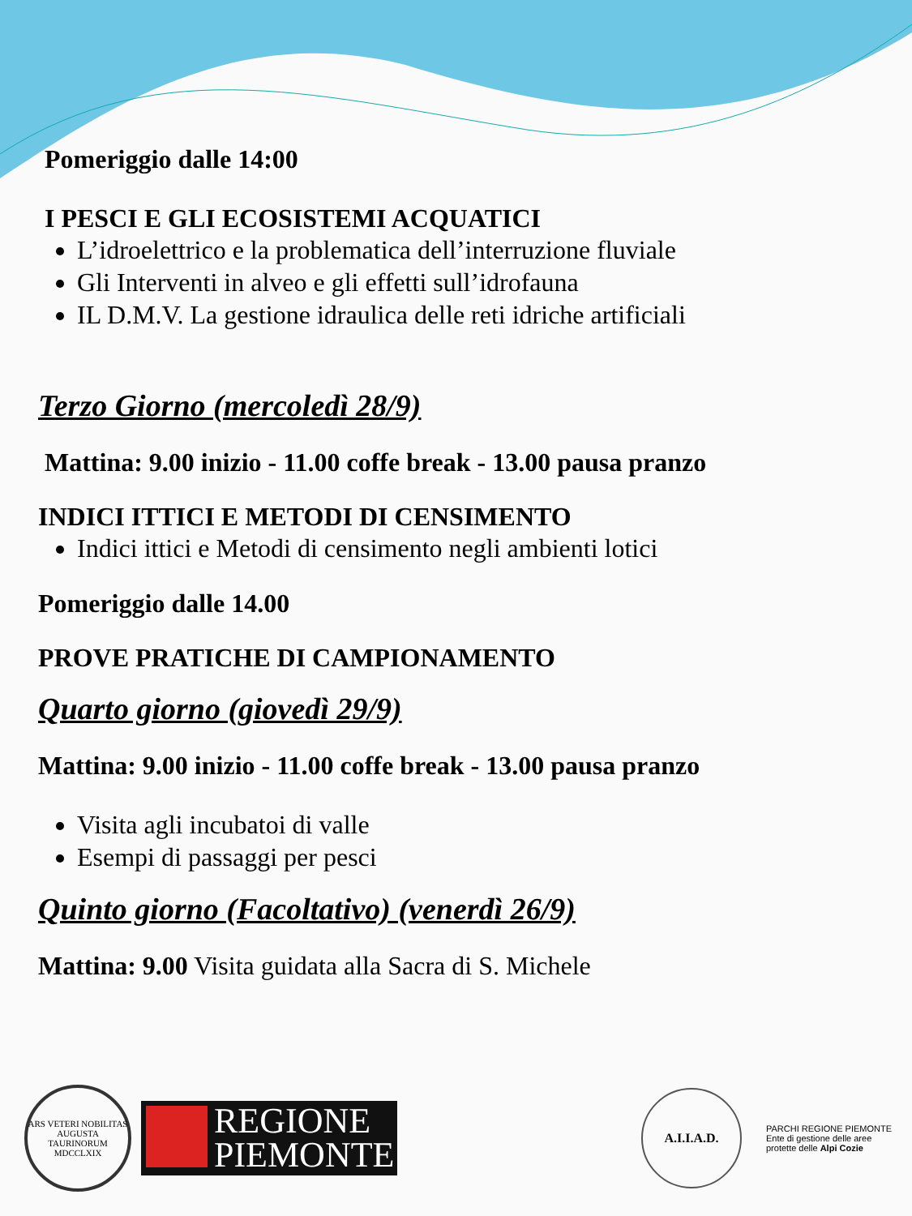Pomeriggio dalle 14:00
I PESCI E GLI ECOSISTEMI ACQUATICI
L’idroelettrico e la problematica dell’interruzione fluviale
Gli Interventi in alveo e gli effetti sull’idrofauna
IL D.M.V. La gestione idraulica delle reti idriche artificiali
Terzo Giorno (mercoledì 28/9)
Mattina: 9.00 inizio - 11.00 coffe break - 13.00 pausa pranzo
INDICI ITTICI E METODI DI CENSIMENTO
Indici ittici e Metodi di censimento negli ambienti lotici
Pomeriggio dalle 14.00
PROVE PRATICHE DI CAMPIONAMENTO
Quarto giorno (giovedì 29/9)
Mattina: 9.00 inizio - 11.00 coffe break - 13.00 pausa pranzo
Visita agli incubatoi di valle
Esempi di passaggi per pesci
Quinto giorno (Facoltativo) (venerdì 26/9)
Mattina: 9.00 Visita guidata alla Sacra di S. Michele
ARS VETERI NOBILITAS
AUGUSTA TAURINORUM
MDCCLXIX
REGIONE
PIEMONTE
A.I.I.A.D.
PARCHI REGIONE PIEMONTE
Ente di gestione delle aree protette delle Alpi Cozie